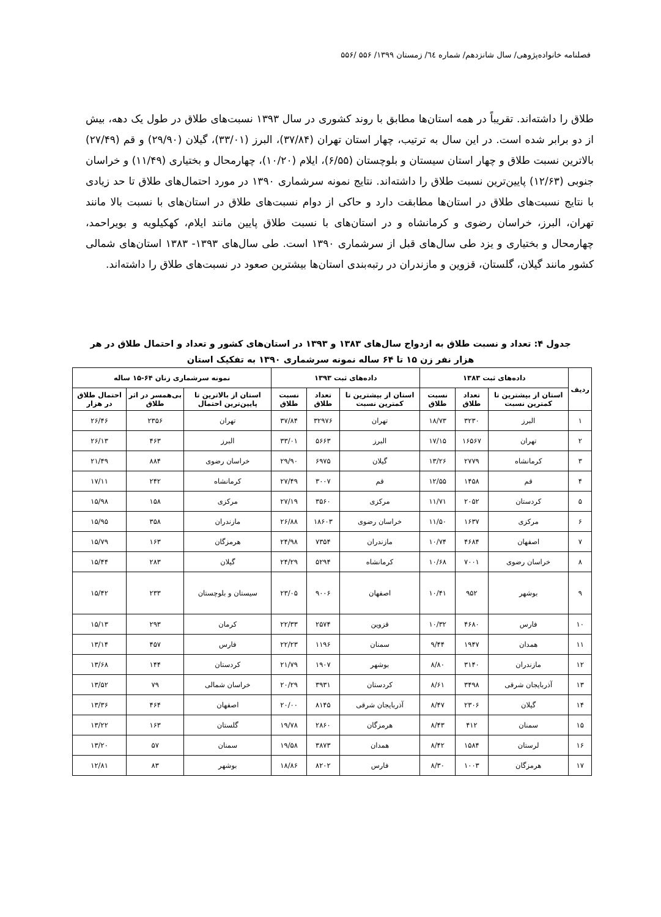فصلنامه خانواده‌پژوهی/ سال شانزدهم/ شماره ٦٤/ زمستان ١٣٩٩/ ۵۵۶ /۵۵۶
طلاق را داشته‌اند. تقریباً در همه استان‌ها مطابق با روند کشوری در سال ۱۳۹۳ نسبت‌های طلاق در طول یک دهه، بیش از دو برابر شده است. در این سال به ترتیب، چهار استان تهران (۳۷/۸۴)، البرز (۳۳/۰۱)، گیلان (۲۹/۹۰) و قم (۲۷/۴۹) بالاترین نسبت طلاق و چهار استان سیستان و بلوچستان (۶/۵۵)، ایلام (۱۰/۲۰)، چهارمحال و بختیاری (۱۱/۴۹) و خراسان جنوبی (۱۲/۶۳) پایین‌ترین نسبت طلاق را داشته‌اند. نتایج نمونه سرشماری ۱۳۹۰ در مورد احتمال‌های طلاق تا حد زیادی با نتایج نسبت‌های طلاق در استان‌ها مطابقت دارد و حاکی از دوام نسبت‌های طلاق در استان‌های با نسبت بالا مانند تهران، البرز، خراسان رضوی و کرمانشاه و در استان‌های با نسبت طلاق پایین مانند ایلام، کهکیلویه و بویراحمد، چهارمحال و بختیاری و یزد طی سال‌های قبل از سرشماری ۱۳۹۰ است. طی سال‌های ۱۳۹۳- ۱۳۸۳ استان‌های شمالی کشور مانند گیلان، گلستان، قزوین و مازندران در رتبه‌بندی استان‌ها بیشترین صعود در نسبت‌های طلاق را داشته‌اند.
جدول ۴: تعداد و نسبت طلاق به ازدواج سال‌های ۱۳۸۳ و ۱۳۹۳ در استان‌های کشور و تعداد و احتمال طلاق در هر هزار نفر زن ۱۵ تا ۶۴ ساله نمونه سرشماری ۱۳۹۰ به تفکیک استان
| ردیف | داده‌های ثبت ۱۳۸۳ | | | داده‌های ثبت ۱۳۹۳ | | | نمونه سرشماری زنان ۶۴-۱۵ ساله | | |
| --- | --- | --- | --- | --- | --- | --- | --- | --- | --- |
| | استان از بیشترین تا کمترین نسبت | تعداد طلاق | نسبت طلاق | استان از بیشترین تا کمترین نسبت | تعداد طلاق | نسبت طلاق | استان از بالاترین تا پایین‌ترین احتمال | بی‌همسر در اثر طلاق | احتمال طلاق در هزار |
| ۱ | البرز | ۳۲۳۰ | ۱۸/۷۳ | تهران | ۳۲۹۷۶ | ۳۷/۸۴ | تهران | ۲۳۵۶ | ۲۶/۴۶ |
| ۲ | تهران | ۱۶۵۶۷ | ۱۷/۱۵ | البرز | ۵۶۶۳ | ۳۳/۰۱ | البرز | ۴۶۳ | ۲۶/۱۳ |
| ۳ | کرمانشاه | ۲۷۷۹ | ۱۳/۲۶ | گیلان | ۶۹۷۵ | ۲۹/۹۰ | خراسان رضوی | ۸۸۴ | ۲۱/۴۹ |
| ۴ | قم | ۱۴۵۸ | ۱۲/۵۵ | قم | ۳۰۰۷ | ۲۷/۴۹ | کرمانشاه | ۲۴۲ | ۱۷/۱۱ |
| ۵ | کردستان | ۲۰۵۲ | ۱۱/۷۱ | مرکزی | ۳۵۶۰ | ۲۷/۱۹ | مرکزی | ۱۵۸ | ۱۵/۹۸ |
| ۶ | مرکزی | ۱۶۳۷ | ۱۱/۵۰ | خراسان رضوی | ۱۸۶۰۳ | ۲۶/۸۸ | مازندران | ۳۵۸ | ۱۵/۹۵ |
| ۷ | اصفهان | ۴۶۸۴ | ۱۰/۷۴ | مازندران | ۷۳۵۴ | ۲۴/۹۸ | هرمزگان | ۱۶۳ | ۱۵/۷۹ |
| ۸ | خراسان رضوی | ۷۰۰۱ | ۱۰/۶۸ | کرمانشاه | ۵۲۹۴ | ۲۴/۲۹ | گیلان | ۲۸۳ | ۱۵/۴۴ |
| ۹ | بوشهر | ۹۵۲ | ۱۰/۴۱ | اصفهان | ۹۰۰۶ | ۲۳/۰۵ | سیستان و بلوچستان | ۲۳۳ | ۱۵/۴۲ |
| ۱۰ | فارس | ۴۶۸۰ | ۱۰/۳۲ | قزوین | ۲۵۷۴ | ۲۲/۳۳ | کرمان | ۲۹۳ | ۱۵/۱۳ |
| ۱۱ | همدان | ۱۹۴۷ | ۹/۴۴ | سمنان | ۱۱۹۶ | ۲۲/۲۳ | فارس | ۴۵۷ | ۱۳/۱۴ |
| ۱۲ | مازندران | ۳۱۴۰ | ۸/۸۰ | بوشهر | ۱۹۰۷ | ۲۱/۷۹ | کردستان | ۱۴۴ | ۱۳/۶۸ |
| ۱۳ | آذربایجان شرقی | ۳۴۹۸ | ۸/۶۱ | کردستان | ۳۹۳۱ | ۲۰/۲۹ | خراسان شمالی | ۷۹ | ۱۳/۵۲ |
| ۱۴ | گیلان | ۲۳۰۶ | ۸/۴۷ | آذربایجان شرقی | ۸۱۴۵ | ۲۰/۰۰ | اصفهان | ۴۶۴ | ۱۳/۳۶ |
| ۱۵ | سمنان | ۴۱۲ | ۸/۴۳ | هرمزگان | ۲۸۶۰ | ۱۹/۷۸ | گلستان | ۱۶۳ | ۱۳/۲۲ |
| ۱۶ | لرستان | ۱۵۸۴ | ۸/۴۲ | همدان | ۳۸۷۳ | ۱۹/۵۸ | سمنان | ۵۷ | ۱۳/۲۰ |
| ۱۷ | هرمزگان | ۱۰۰۳ | ۸/۳۰ | فارس | ۸۲۰۲ | ۱۸/۸۶ | بوشهر | ۸۳ | ۱۲/۸۱ |